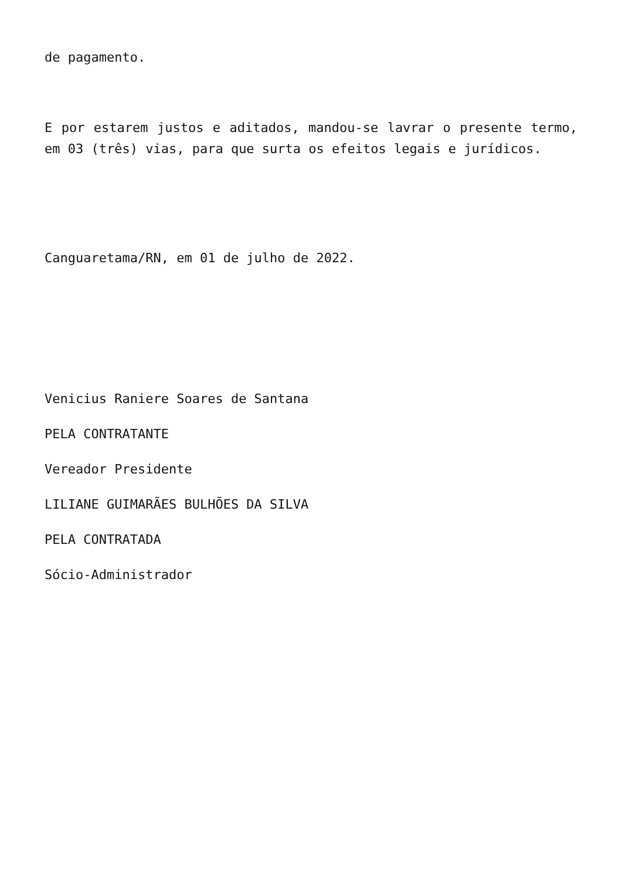de pagamento.
E por estarem justos e aditados, mandou-se lavrar o presente termo, em 03 (três) vias, para que surta os efeitos legais e jurídicos.
Canguaretama/RN, em 01 de julho de 2022.
Venicius Raniere Soares de Santana
PELA CONTRATANTE
Vereador Presidente
LILIANE GUIMARÃES BULHÕES DA SILVA
PELA CONTRATADA
Sócio-Administrador